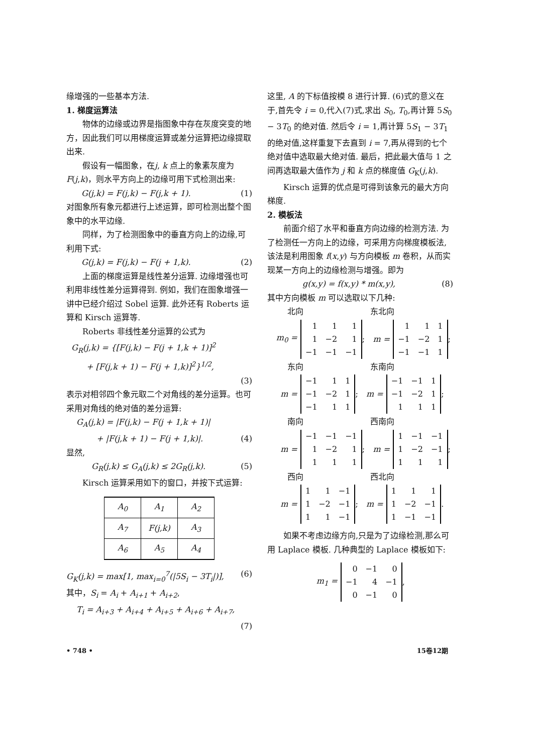缘增强的一些基本方法.
1. 梯度运算法
物体的边缘或边界是指图象中存在灰度突变的地方，因此我们可以用梯度运算或差分运算把边缘提取出来.
假设有一幅图象，在j, k 点上的象素灰度为 F(j,k)，则水平方向上的边缘可用下式检测出来:
G(j,k) = F(j,k) − F(j,k + 1). (1)
对图象所有象元都进行上述运算，即可检测出整个图象中的水平边缘.
同样，为了检测图象中的垂直方向上的边缘,可利用下式:
G(j,k) = F(j,k) − F(j + 1,k). (2)
上面的梯度运算是线性差分运算. 边缘增强也可利用非线性差分运算得到. 例如，我们在图象增强一讲中已经介绍过 Sobel 运算. 此外还有 Roberts 运算和 Kirsch 运算等.
Roberts 非线性差分运算的公式为
G<sub>R</sub>(j,k) = {[F(j,k) − F(j + 1,k + 1)]<sup>2</sup>
+ [F(j,k + 1) − F(j + 1,k)]<sup>2</sup>}<sup>1/2</sup>,
(3)
表示对相邻四个象元取二个对角线的差分运算。也可采用对角线的绝对值的差分运算:
G<sub>A</sub>(j,k) = |F(j,k) − F(j + 1,k + 1)|
+ |F(j,k + 1) − F(j + 1,k)|. (4)
显然,
G<sub>R</sub>(j,k) ≤ G<sub>A</sub>(j,k) ≤ 2G<sub>R</sub>(j,k). (5)
Kirsch 运算采用如下的窗口，并按下式运算:
| A<sub>0</sub> | A<sub>1</sub> | A<sub>2</sub> |
| A<sub>7</sub> | F(j,k) | A<sub>3</sub> |
| A<sub>6</sub> | A<sub>5</sub> | A<sub>4</sub> |
G<sub>K</sub>(j,k) = max[1, max<sub>i=0</sub><sup>7</sup>(|5S<sub>i</sub> − 3T<sub>i</sub>|)], (6)
其中，S<sub>i</sub> = A<sub>i</sub> + A<sub>i+1</sub> + A<sub>i+2</sub>,
T<sub>i</sub> = A<sub>i+3</sub> + A<sub>i+4</sub> + A<sub>i+5</sub> + A<sub>i+6</sub> + A<sub>i+7</sub>,
(7)
这里, A 的下标值按模 8 进行计算. (6)式的意义在于,首先令 i = 0,代入(7)式,求出 S<sub>0</sub>, T<sub>0</sub>,再计算 5S<sub>0</sub> − 3T<sub>0</sub> 的绝对值. 然后令 i = 1,再计算 5S<sub>1</sub> − 3T<sub>1</sub> 的绝对值,这样重复下去直到 i = 7,再从得到的七个绝对值中选取最大绝对值. 最后，把此最大值与 1 之间再选取最大值作为 j 和 k 点的梯度值 G<sub>K</sub>(j,k).
Kirsch 运算的优点是可得到该象元的最大方向梯度.
2. 模板法
前面介绍了水平和垂直方向边缘的检测方法. 为了检测任一方向上的边缘，可采用方向梯度模板法,该法是利用图象 f(x,y) 与方向模板 m 卷积，从而实现某一方向上的边缘检测与增强。即为
g(x,y) = f(x,y) * m(x,y), (8)
其中方向模板 m 可以选取以下几种:
北向 东北向
m<sub>0</sub> =
| 1 | 1 | 1 |
| 1 | −2 | 1 |
| −1 | −1 | −1 |
; m =
| 1 | 1 | 1 |
| −1 | −2 | 1 |
| −1 | −1 | 1 |
;
东向 东南向
m =
| −1 | 1 | 1 |
| −1 | −2 | 1 |
| −1 | 1 | 1 |
; m =
| −1 | −1 | 1 |
| −1 | −2 | 1 |
| 1 | 1 | 1 |
;
南向 西南向
m =
| −1 | −1 | −1 |
| 1 | −2 | 1 |
| 1 | 1 | 1 |
; m =
| 1 | −1 | −1 |
| 1 | −2 | −1 |
| 1 | 1 | 1 |
;
西向 西北向
m =
| 1 | 1 | −1 |
| 1 | −2 | −1 |
| 1 | 1 | −1 |
; m =
| 1 | 1 | 1 |
| 1 | −2 | −1 |
| 1 | −1 | −1 |
.
如果不考虑边缘方向,只是为了边缘检测,那么可用 Laplace 模板. 几种典型的 Laplace 模板如下:
m<sub>1</sub> =
| 0 | −1 | 0 |
| −1 | 4 | −1 |
| 0 | −1 | 0 |
,
• 748 • 15卷12期